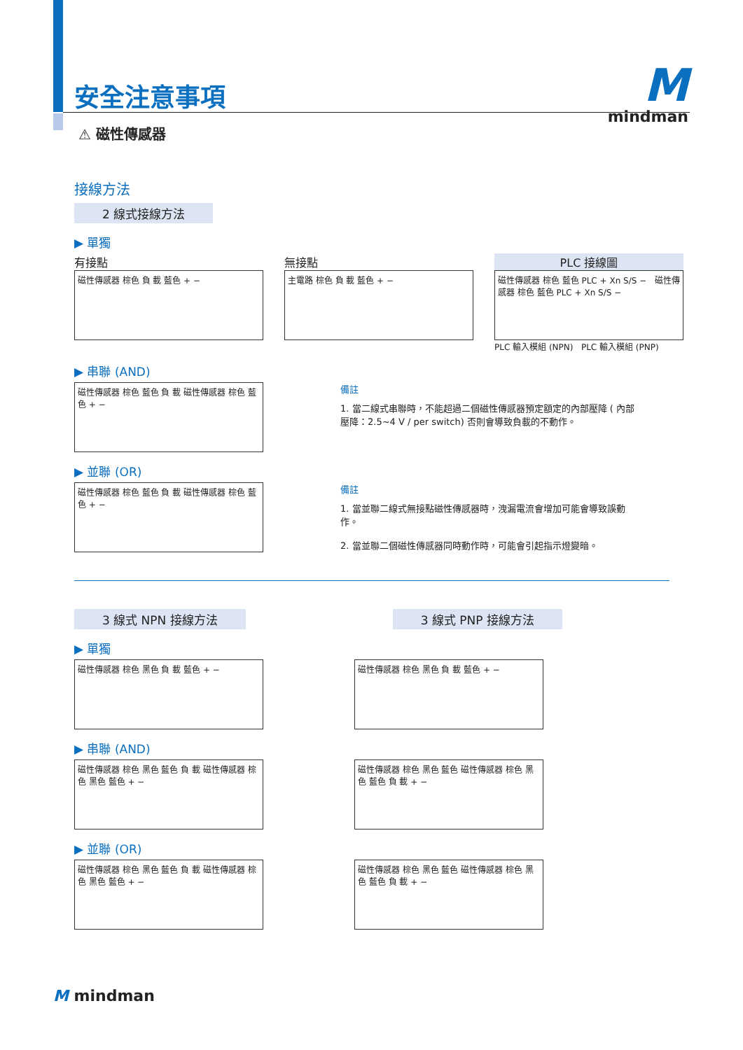M
mindman
安全注意事項
⚠ 磁性傳感器
接線方法
2 線式接線方法
▶ 單獨
有接點
磁性傳感器 棕色 負 載 藍色 + −
無接點
主電路 棕色 負 載 藍色 + −
PLC 接線圖
磁性傳感器 棕色 藍色 PLC + Xn S/S − 磁性傳感器 棕色 藍色 PLC + Xn S/S −
PLC 輸入模組 (NPN) PLC 輸入模組 (PNP)
▶ 串聯 (AND)
磁性傳感器 棕色 藍色 負 載 磁性傳感器 棕色 藍色 + −
備註
1. 當二線式串聯時，不能超過二個磁性傳感器預定額定的內部壓降 ( 內部壓降：2.5~4 V / per switch) 否則會導致負載的不動作。
▶ 並聯 (OR)
磁性傳感器 棕色 藍色 負 載 磁性傳感器 棕色 藍色 + −
備註
1. 當並聯二線式無接點磁性傳感器時，洩漏電流會增加可能會導致誤動作。
2. 當並聯二個磁性傳感器同時動作時，可能會引起指示燈變暗。
3 線式 NPN 接線方法 3 線式 PNP 接線方法
▶ 單獨
磁性傳感器 棕色 黑色 負 載 藍色 + − 磁性傳感器 棕色 黑色 負 載 藍色 + −
▶ 串聯 (AND)
磁性傳感器 棕色 黑色 藍色 負 載 磁性傳感器 棕色 黑色 藍色 + −
磁性傳感器 棕色 黑色 藍色 磁性傳感器 棕色 黑色 藍色 負 載 + −
▶ 並聯 (OR)
磁性傳感器 棕色 黑色 藍色 負 載 磁性傳感器 棕色 黑色 藍色 + −
磁性傳感器 棕色 黑色 藍色 磁性傳感器 棕色 黑色 藍色 負 載 + −
M mindman